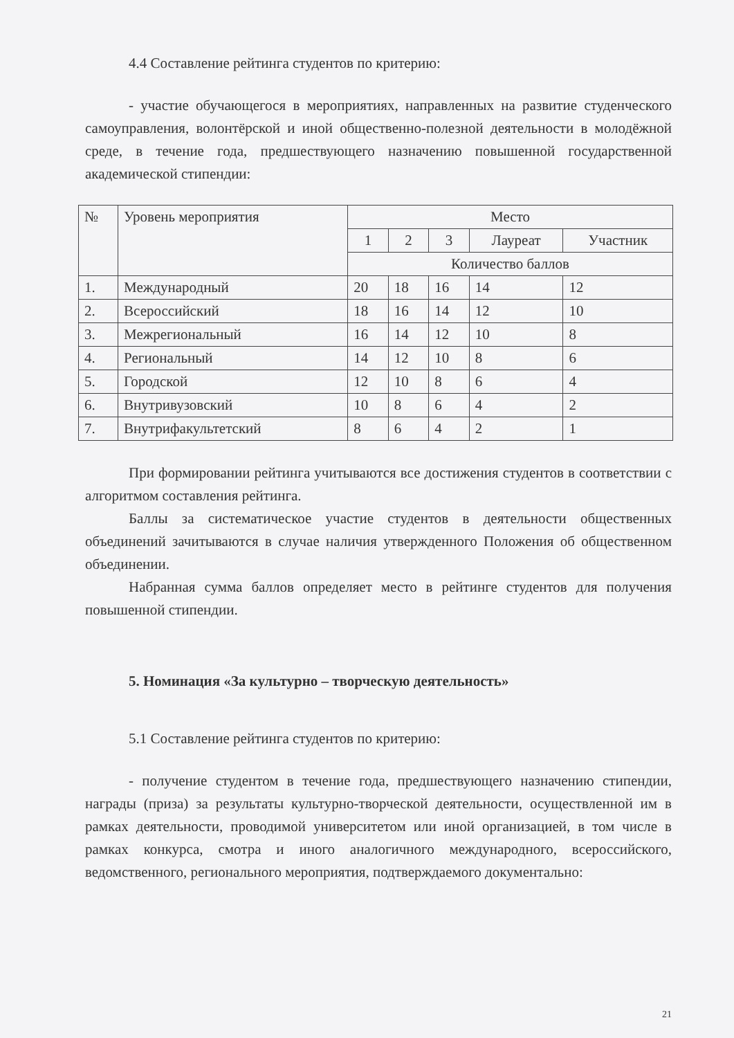4.4 Составление рейтинга студентов по критерию:
- участие обучающегося в мероприятиях, направленных на развитие студенческого самоуправления, волонтёрской и иной общественно-полезной деятельности в молодёжной среде, в течение года, предшествующего назначению повышенной государственной академической стипендии:
| № | Уровень мероприятия | Место | | | | |
| | | 1 | 2 | 3 | Лауреат | Участник |
| | | Количество баллов | | | | |
| 1. | Международный | 20 | 18 | 16 | 14 | 12 |
| 2. | Всероссийский | 18 | 16 | 14 | 12 | 10 |
| 3. | Межрегиональный | 16 | 14 | 12 | 10 | 8 |
| 4. | Региональный | 14 | 12 | 10 | 8 | 6 |
| 5. | Городской | 12 | 10 | 8 | 6 | 4 |
| 6. | Внутривузовский | 10 | 8 | 6 | 4 | 2 |
| 7. | Внутрифакультетский | 8 | 6 | 4 | 2 | 1 |
При формировании рейтинга учитываются все достижения студентов в соответствии с алгоритмом составления рейтинга.
Баллы за систематическое участие студентов в деятельности общественных объединений зачитываются в случае наличия утвержденного Положения об общественном объединении.
Набранная сумма баллов определяет место в рейтинге студентов для получения повышенной стипендии.
5. Номинация «За культурно – творческую деятельность»
5.1 Составление рейтинга студентов по критерию:
- получение студентом в течение года, предшествующего назначению стипендии, награды (приза) за результаты культурно-творческой деятельности, осуществленной им в рамках деятельности, проводимой университетом или иной организацией, в том числе в рамках конкурса, смотра и иного аналогичного международного, всероссийского, ведомственного, регионального мероприятия, подтверждаемого документально:
21